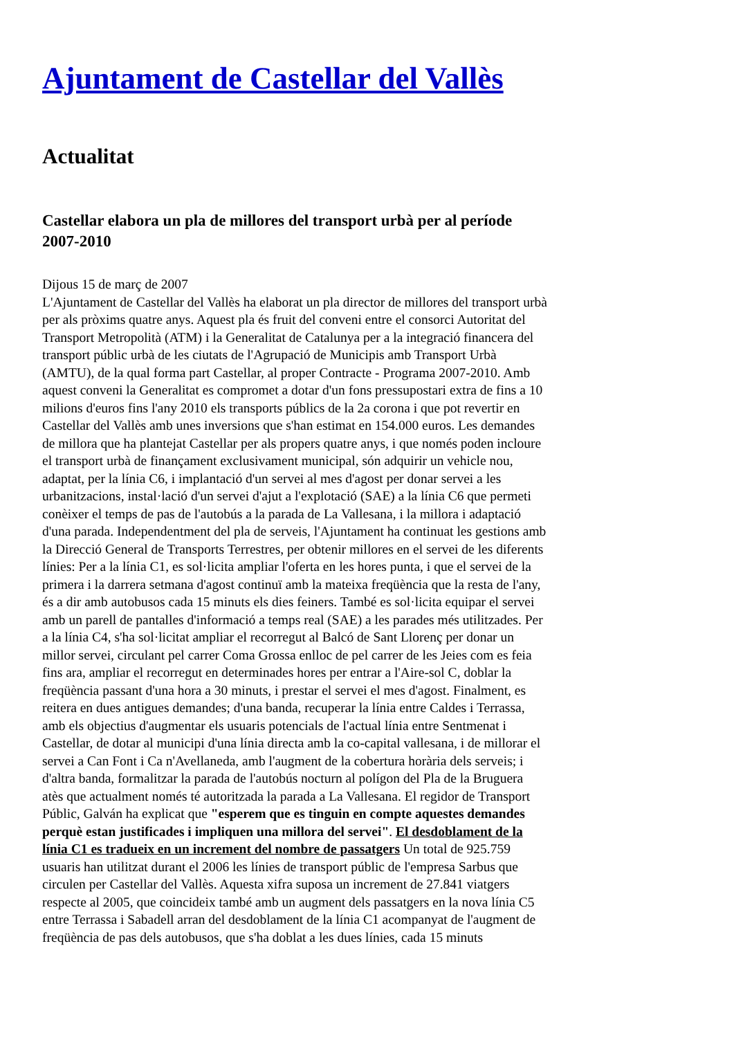Ajuntament de Castellar del Vallès
Actualitat
Castellar elabora un pla de millores del transport urbà per al període 2007-2010
Dijous 15 de març de 2007
L'Ajuntament de Castellar del Vallès ha elaborat un pla director de millores del transport urbà per als pròxims quatre anys. Aquest pla és fruit del conveni entre el consorci Autoritat del Transport Metropolità (ATM) i la Generalitat de Catalunya per a la integració financera del transport públic urbà de les ciutats de l'Agrupació de Municipis amb Transport Urbà (AMTU), de la qual forma part Castellar, al proper Contracte - Programa 2007-2010. Amb aquest conveni la Generalitat es compromet a dotar d'un fons pressupostari extra de fins a 10 milions d'euros fins l'any 2010 els transports públics de la 2a corona i que pot revertir en Castellar del Vallès amb unes inversions que s'han estimat en 154.000 euros. Les demandes de millora que ha plantejat Castellar per als propers quatre anys, i que només poden incloure el transport urbà de finançament exclusivament municipal, són adquirir un vehicle nou, adaptat, per la línia C6, i implantació d'un servei al mes d'agost per donar servei a les urbanitzacions, instal·lació d'un servei d'ajut a l'explotació (SAE) a la línia C6 que permeti conèixer el temps de pas de l'autobús a la parada de La Vallesana, i la millora i adaptació d'una parada. Independentment del pla de serveis, l'Ajuntament ha continuat les gestions amb la Direcció General de Transports Terrestres, per obtenir millores en el servei de les diferents línies: Per a la línia C1, es sol·licita ampliar l'oferta en les hores punta, i que el servei de la primera i la darrera setmana d'agost continuï amb la mateixa freqüència que la resta de l'any, és a dir amb autobusos cada 15 minuts els dies feiners. També es sol·licita equipar el servei amb un parell de pantalles d'informació a temps real (SAE) a les parades més utilitzades. Per a la línia C4, s'ha sol·licitat ampliar el recorregut al Balcó de Sant Llorenç per donar un millor servei, circulant pel carrer Coma Grossa enlloc de pel carrer de les Jeies com es feia fins ara, ampliar el recorregut en determinades hores per entrar a l'Aire-sol C, doblar la freqüència passant d'una hora a 30 minuts, i prestar el servei el mes d'agost. Finalment, es reitera en dues antigues demandes; d'una banda, recuperar la línia entre Caldes i Terrassa, amb els objectius d'augmentar els usuaris potencials de l'actual línia entre Sentmenat i Castellar, de dotar al municipi d'una línia directa amb la co-capital vallesana, i de millorar el servei a Can Font i Ca n'Avellaneda, amb l'augment de la cobertura horària dels serveis; i d'altra banda, formalitzar la parada de l'autobús nocturn al polígon del Pla de la Bruguera atès que actualment només té autoritzada la parada a La Vallesana. El regidor de Transport Públic, Galván ha explicat que "esperem que es tinguin en compte aquestes demandes perquè estan justificades i impliquen una millora del servei". El desdoblament de la línia C1 es tradueix en un increment del nombre de passatgers Un total de 925.759 usuaris han utilitzat durant el 2006 les línies de transport públic de l'empresa Sarbus que circulen per Castellar del Vallès. Aquesta xifra suposa un increment de 27.841 viatgers respecte al 2005, que coincideix també amb un augment dels passatgers en la nova línia C5 entre Terrassa i Sabadell arran del desdoblament de la línia C1 acompanyat de l'augment de freqüència de pas dels autobusos, que s'ha doblat a les dues línies, cada 15 minuts